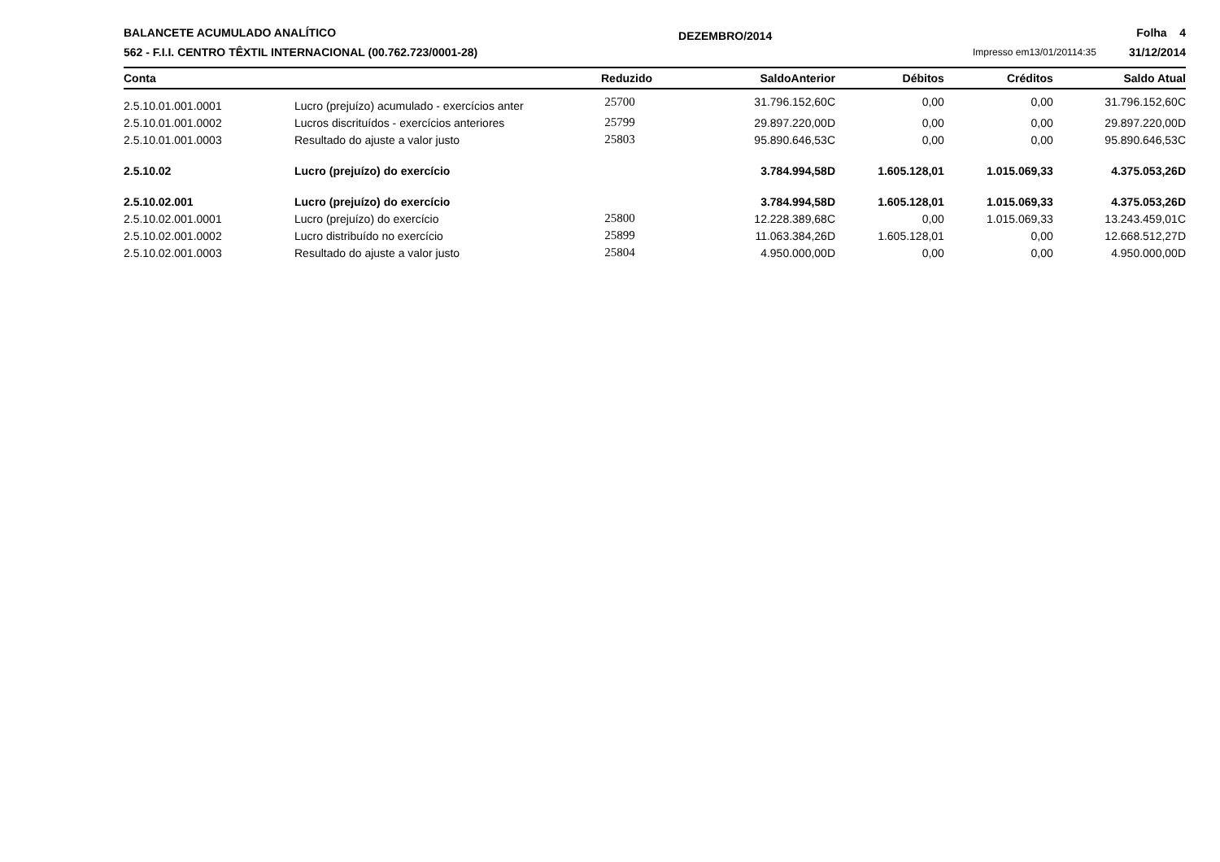BALANCETE ACUMULADO ANALÍTICO
562 - F.I.I. CENTRO TÊXTIL INTERNACIONAL (00.762.723/0001-28)
DEZEMBRO/2014
Impresso em13/01/20114:35 Folha 4
31/12/2014
| Conta | | Reduzido | SaldoAnterior | Débitos | Créditos | Saldo Atual |
| --- | --- | --- | --- | --- | --- | --- |
| 2.5.10.01.001.0001 | Lucro (prejuízo) acumulado - exercícios anter | 25700 | 31.796.152,60C | 0,00 | 0,00 | 31.796.152,60C |
| 2.5.10.01.001.0002 | Lucros discrituídos - exercícios anteriores | 25799 | 29.897.220,00D | 0,00 | 0,00 | 29.897.220,00D |
| 2.5.10.01.001.0003 | Resultado do ajuste a valor justo | 25803 | 95.890.646,53C | 0,00 | 0,00 | 95.890.646,53C |
| 2.5.10.02 | Lucro (prejuízo) do exercício | | 3.784.994,58D | 1.605.128,01 | 1.015.069,33 | 4.375.053,26D |
| 2.5.10.02.001 | Lucro (prejuízo) do exercício | | 3.784.994,58D | 1.605.128,01 | 1.015.069,33 | 4.375.053,26D |
| 2.5.10.02.001.0001 | Lucro (prejuízo) do exercício | 25800 | 12.228.389,68C | 0,00 | 1.015.069,33 | 13.243.459,01C |
| 2.5.10.02.001.0002 | Lucro distribuído no exercício | 25899 | 11.063.384,26D | 1.605.128,01 | 0,00 | 12.668.512,27D |
| 2.5.10.02.001.0003 | Resultado do ajuste a valor justo | 25804 | 4.950.000,00D | 0,00 | 0,00 | 4.950.000,00D |